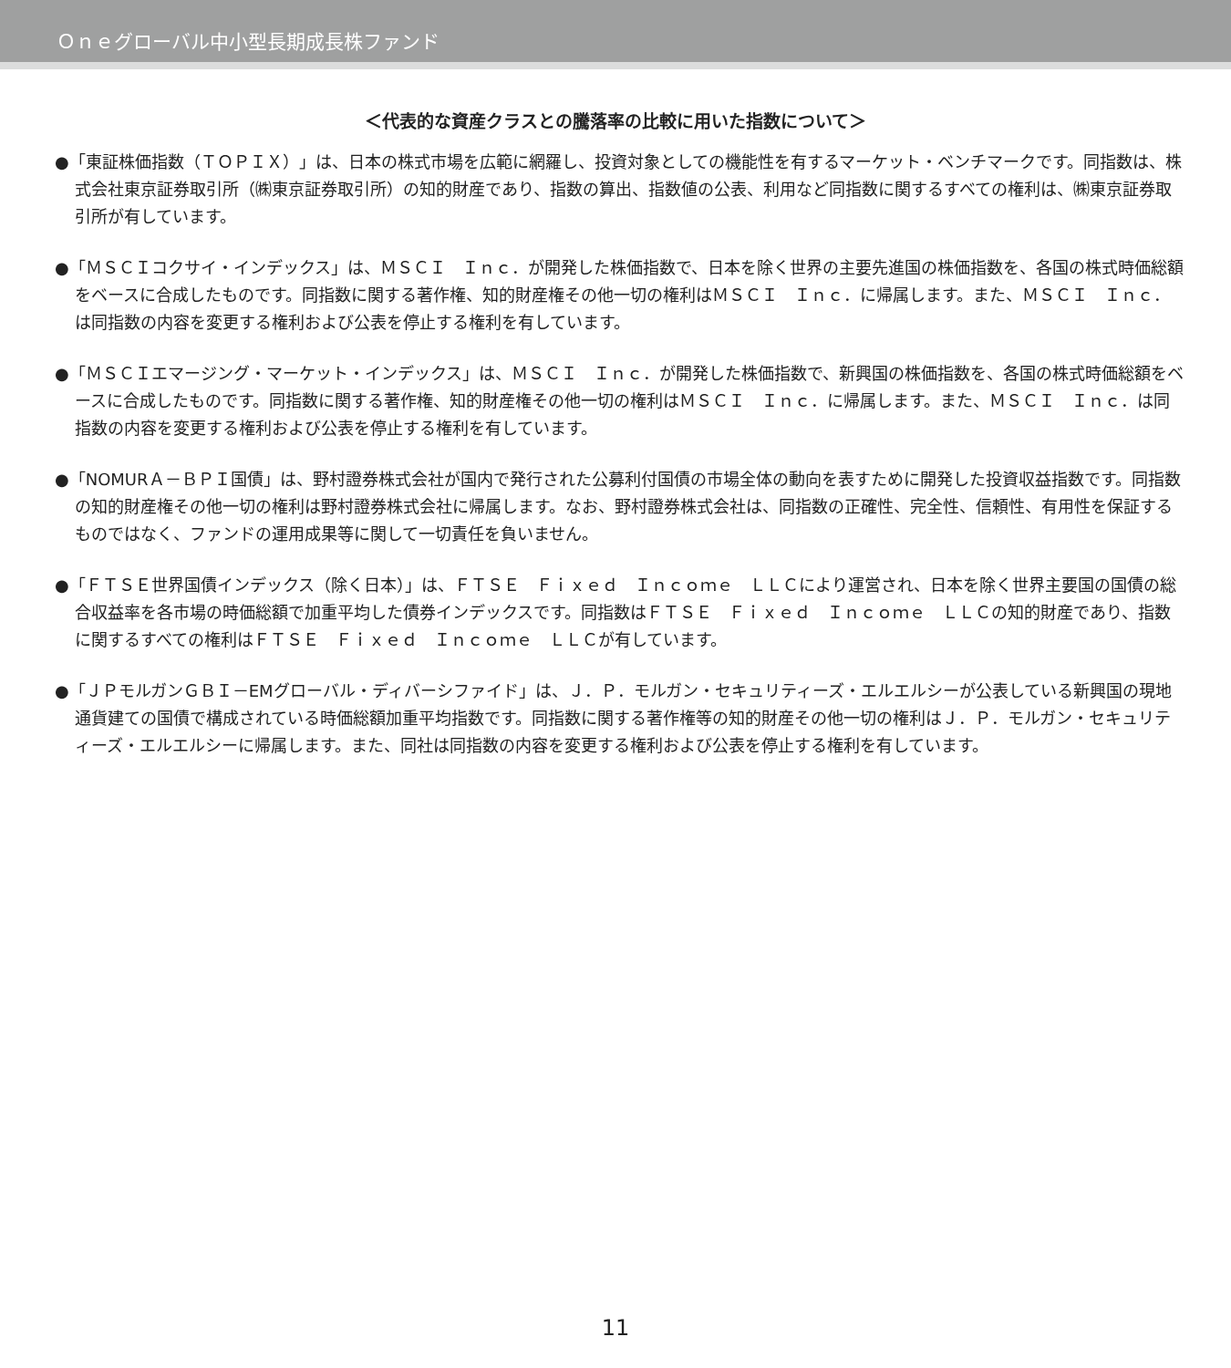Ｏｎｅグローバル中小型長期成長株ファンド
＜代表的な資産クラスとの騰落率の比較に用いた指数について＞
●「東証株価指数（ＴＯＰＩＸ）」は、日本の株式市場を広範に網羅し、投資対象としての機能性を有するマーケット・ベンチマークです。同指数は、株式会社東京証券取引所（㈱東京証券取引所）の知的財産であり、指数の算出、指数値の公表、利用など同指数に関するすべての権利は、㈱東京証券取引所が有しています。
●「ＭＳＣＩコクサイ・インデックス」は、ＭＳＣＩ　Ｉｎｃ．が開発した株価指数で、日本を除く世界の主要先進国の株価指数を、各国の株式時価総額をベースに合成したものです。同指数に関する著作権、知的財産権その他一切の権利はＭＳＣＩ　Ｉｎｃ．に帰属します。また、ＭＳＣＩ　Ｉｎｃ．は同指数の内容を変更する権利および公表を停止する権利を有しています。
●「ＭＳＣＩエマージング・マーケット・インデックス」は、ＭＳＣＩ　Ｉｎｃ．が開発した株価指数で、新興国の株価指数を、各国の株式時価総額をベースに合成したものです。同指数に関する著作権、知的財産権その他一切の権利はＭＳＣＩ　Ｉｎｃ．に帰属します。また、ＭＳＣＩ　Ｉｎｃ．は同指数の内容を変更する権利および公表を停止する権利を有しています。
●「NOMURＡ－ＢＰＩ国債」は、野村證券株式会社が国内で発行された公募利付国債の市場全体の動向を表すために開発した投資収益指数です。同指数の知的財産権その他一切の権利は野村證券株式会社に帰属します。なお、野村證券株式会社は、同指数の正確性、完全性、信頼性、有用性を保証するものではなく、ファンドの運用成果等に関して一切責任を負いません。
●「ＦＴＳＥ世界国債インデックス（除く日本）」は、ＦＴＳＥ　Ｆｉｘｅｄ　Ｉｎｃｏｍｅ　ＬＬＣにより運営され、日本を除く世界主要国の国債の総合収益率を各市場の時価総額で加重平均した債券インデックスです。同指数はＦＴＳＥ　Ｆｉｘｅｄ　Ｉｎｃｏｍｅ　ＬＬＣの知的財産であり、指数に関するすべての権利はＦＴＳＥ　Ｆｉｘｅｄ　Ｉｎｃｏｍｅ　ＬＬＣが有しています。
●「ＪＰモルガンＧＢＩ－EMグローバル・ディバーシファイド」は、Ｊ．Ｐ．モルガン・セキュリティーズ・エルエルシーが公表している新興国の現地通貨建ての国債で構成されている時価総額加重平均指数です。同指数に関する著作権等の知的財産その他一切の権利はＪ．Ｐ．モルガン・セキュリティーズ・エルエルシーに帰属します。また、同社は同指数の内容を変更する権利および公表を停止する権利を有しています。
11